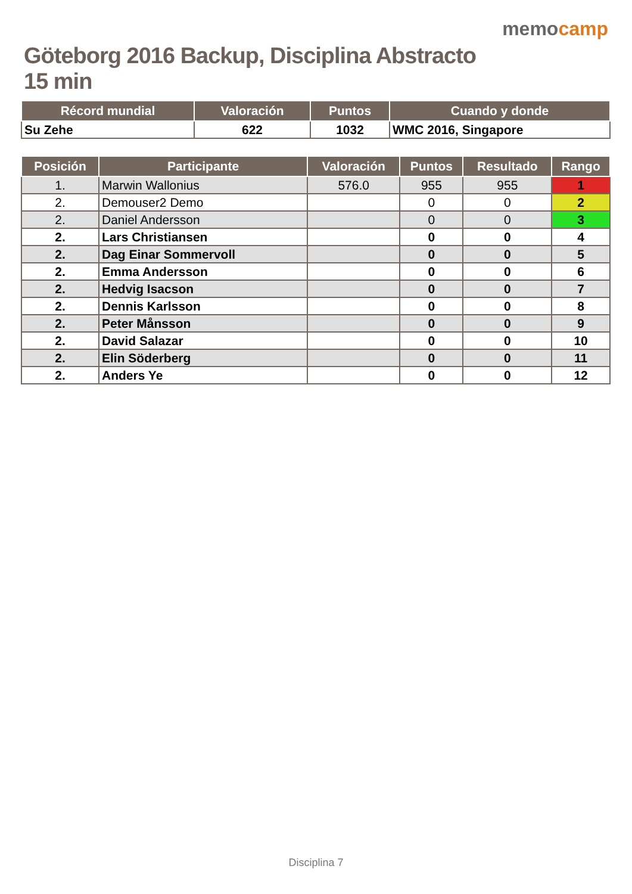Göteborg 2016 Backup, Disciplina Abstracto 15 min
memocamp
| Récord mundial | Valoración | Puntos | Cuando y donde |
| --- | --- | --- | --- |
| Su Zehe | 622 | 1032 | WMC 2016, Singapore |
| Posición | Participante | Valoración | Puntos | Resultado | Rango |
| --- | --- | --- | --- | --- | --- |
| 1. | Marwin Wallonius | 576.0 | 955 | 955 | 1 |
| 2. | Demouser2 Demo | | 0 | 0 | 2 |
| 2. | Daniel Andersson | | 0 | 0 | 3 |
| 2. | Lars Christiansen | | 0 | 0 | 4 |
| 2. | Dag Einar Sommervoll | | 0 | 0 | 5 |
| 2. | Emma Andersson | | 0 | 0 | 6 |
| 2. | Hedvig Isacson | | 0 | 0 | 7 |
| 2. | Dennis Karlsson | | 0 | 0 | 8 |
| 2. | Peter Månsson | | 0 | 0 | 9 |
| 2. | David Salazar | | 0 | 0 | 10 |
| 2. | Elin Söderberg | | 0 | 0 | 11 |
| 2. | Anders Ye | | 0 | 0 | 12 |
Disciplina 7